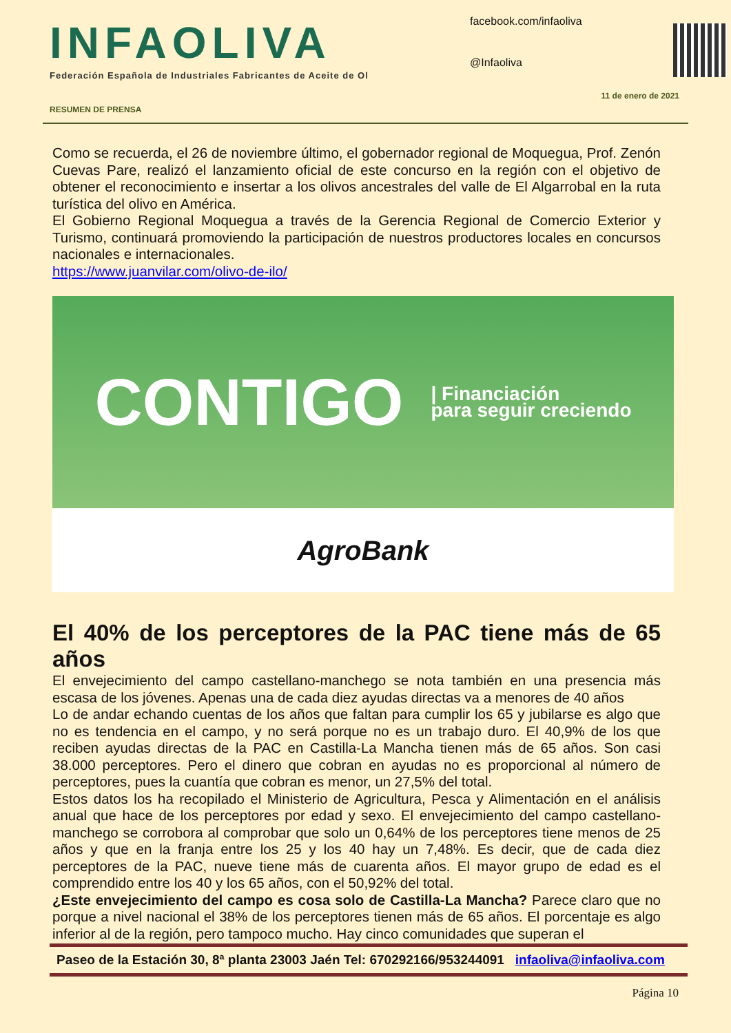INFAOLIVA
Federación Española de Industriales Fabricantes de Aceite de Ol
facebook.com/infaoliva
@Infaoliva
RESUMEN DE PRENSA 11 de enero de 2021
Como se recuerda, el 26 de noviembre último, el gobernador regional de Moquegua, Prof. Zenón Cuevas Pare, realizó el lanzamiento oficial de este concurso en la región con el objetivo de obtener el reconocimiento e insertar a los olivos ancestrales del valle de El Algarrobal en la ruta turística del olivo en América.
El Gobierno Regional Moquegua a través de la Gerencia Regional de Comercio Exterior y Turismo, continuará promoviendo la participación de nuestros productores locales en concursos nacionales e internacionales.
https://www.juanvilar.com/olivo-de-ilo/
CONTIGO | Financiación
para seguir creciendo
AgroBank
El 40% de los perceptores de la PAC tiene más de 65 años
El envejecimiento del campo castellano-manchego se nota también en una presencia más escasa de los jóvenes. Apenas una de cada diez ayudas directas va a menores de 40 años
Lo de andar echando cuentas de los años que faltan para cumplir los 65 y jubilarse es algo que no es tendencia en el campo, y no será porque no es un trabajo duro. El 40,9% de los que reciben ayudas directas de la PAC en Castilla-La Mancha tienen más de 65 años. Son casi 38.000 perceptores. Pero el dinero que cobran en ayudas no es proporcional al número de perceptores, pues la cuantía que cobran es menor, un 27,5% del total.
Estos datos los ha recopilado el Ministerio de Agricultura, Pesca y Alimentación en el análisis anual que hace de los perceptores por edad y sexo. El envejecimiento del campo castellano-manchego se corrobora al comprobar que solo un 0,64% de los perceptores tiene menos de 25 años y que en la franja entre los 25 y los 40 hay un 7,48%. Es decir, que de cada diez perceptores de la PAC, nueve tiene más de cuarenta años. El mayor grupo de edad es el comprendido entre los 40 y los 65 años, con el 50,92% del total.
¿Este envejecimiento del campo es cosa solo de Castilla-La Mancha? Parece claro que no porque a nivel nacional el 38% de los perceptores tienen más de 65 años. El porcentaje es algo inferior al de la región, pero tampoco mucho. Hay cinco comunidades que superan el
Paseo de la Estación 30, 8ª planta 23003 Jaén Tel: 670292166/953244091 infaoliva@infaoliva.com
Página 10